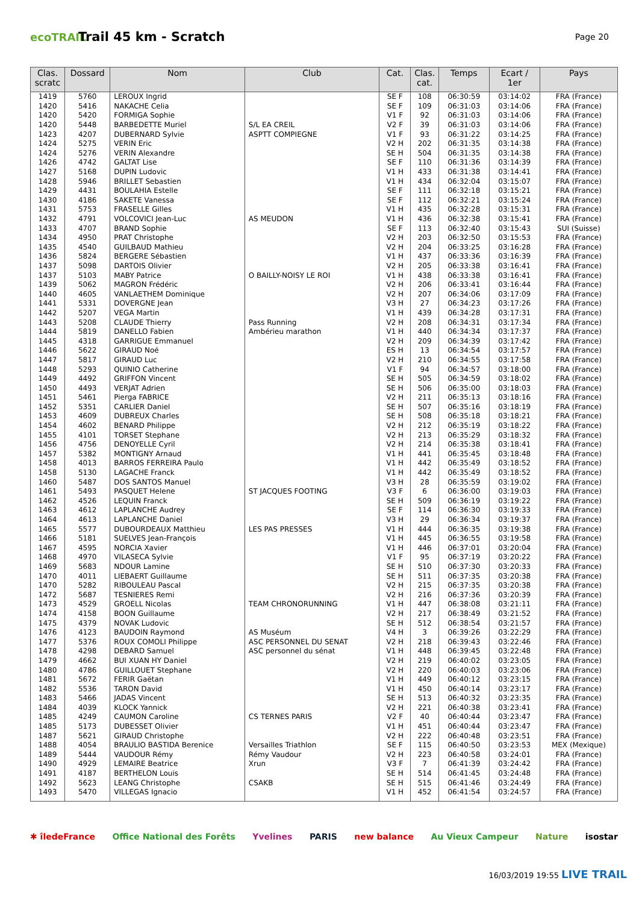ecoTRAIL
Trail 45 km - Scratch
Page 20
| Clas. scratc | Dossard | Nom | Club | Cat. | Clas. cat. | Temps | Ecart / 1er | Pays |
| --- | --- | --- | --- | --- | --- | --- | --- | --- |
| 1419 | 5760 | LEROUX Ingrid | | SE F | 108 | 06:30:59 | 03:14:02 | FRA (France) |
| 1420 | 5416 | NAKACHE Celia | | SE F | 109 | 06:31:03 | 03:14:06 | FRA (France) |
| 1420 | 5420 | FORMIGA Sophie | | V1 F | 92 | 06:31:03 | 03:14:06 | FRA (France) |
| 1420 | 5448 | BARBEDETTE Muriel | S/L EA CREIL | V2 F | 39 | 06:31:03 | 03:14:06 | FRA (France) |
| 1423 | 4207 | DUBERNARD Sylvie | ASPTT COMPIEGNE | V1 F | 93 | 06:31:22 | 03:14:25 | FRA (France) |
| 1424 | 5275 | VERIN Eric | | V2 H | 202 | 06:31:35 | 03:14:38 | FRA (France) |
| 1424 | 5276 | VERIN Alexandre | | SE H | 504 | 06:31:35 | 03:14:38 | FRA (France) |
| 1426 | 4742 | GALTAT Lise | | SE F | 110 | 06:31:36 | 03:14:39 | FRA (France) |
| 1427 | 5168 | DUPIN Ludovic | | V1 H | 433 | 06:31:38 | 03:14:41 | FRA (France) |
| 1428 | 5946 | BRILLET Sebastien | | V1 H | 434 | 06:32:04 | 03:15:07 | FRA (France) |
| 1429 | 4431 | BOULAHIA Estelle | | SE F | 111 | 06:32:18 | 03:15:21 | FRA (France) |
| 1430 | 4186 | SAKETE Vanessa | | SE F | 112 | 06:32:21 | 03:15:24 | FRA (France) |
| 1431 | 5753 | FRASELLE Gilles | | V1 H | 435 | 06:32:28 | 03:15:31 | FRA (France) |
| 1432 | 4791 | VOLCOVICI Jean-Luc | AS MEUDON | V1 H | 436 | 06:32:38 | 03:15:41 | FRA (France) |
| 1433 | 4707 | BRAND Sophie | | SE F | 113 | 06:32:40 | 03:15:43 | SUI (Suisse) |
| 1434 | 4950 | PRAT Christophe | | V2 H | 203 | 06:32:50 | 03:15:53 | FRA (France) |
| 1435 | 4540 | GUILBAUD Mathieu | | V2 H | 204 | 06:33:25 | 03:16:28 | FRA (France) |
| 1436 | 5824 | BERGERE Sébastien | | V1 H | 437 | 06:33:36 | 03:16:39 | FRA (France) |
| 1437 | 5098 | DARTOIS Olivier | | V2 H | 205 | 06:33:38 | 03:16:41 | FRA (France) |
| 1437 | 5103 | MABY Patrice | O BAILLY-NOISY LE ROI | V1 H | 438 | 06:33:38 | 03:16:41 | FRA (France) |
| 1439 | 5062 | MAGRON Frédéric | | V2 H | 206 | 06:33:41 | 03:16:44 | FRA (France) |
| 1440 | 4605 | VANLAETHEM Dominique | | V2 H | 207 | 06:34:06 | 03:17:09 | FRA (France) |
| 1441 | 5331 | DOVERGNE Jean | | V3 H | 27 | 06:34:23 | 03:17:26 | FRA (France) |
| 1442 | 5207 | VEGA Martin | | V1 H | 439 | 06:34:28 | 03:17:31 | FRA (France) |
| 1443 | 5208 | CLAUDE Thierry | Pass Running | V2 H | 208 | 06:34:31 | 03:17:34 | FRA (France) |
| 1444 | 5819 | DANELLO Fabien | Ambérieu marathon | V1 H | 440 | 06:34:34 | 03:17:37 | FRA (France) |
| 1445 | 4318 | GARRIGUE Emmanuel | | V2 H | 209 | 06:34:39 | 03:17:42 | FRA (France) |
| 1446 | 5622 | GIRAUD Noé | | ES H | 13 | 06:34:54 | 03:17:57 | FRA (France) |
| 1447 | 5817 | GIRAUD Luc | | V2 H | 210 | 06:34:55 | 03:17:58 | FRA (France) |
| 1448 | 5293 | QUINIO Catherine | | V1 F | 94 | 06:34:57 | 03:18:00 | FRA (France) |
| 1449 | 4492 | GRIFFON Vincent | | SE H | 505 | 06:34:59 | 03:18:02 | FRA (France) |
| 1450 | 4493 | VERJAT Adrien | | SE H | 506 | 06:35:00 | 03:18:03 | FRA (France) |
| 1451 | 5461 | Pierga FABRICE | | V2 H | 211 | 06:35:13 | 03:18:16 | FRA (France) |
| 1452 | 5351 | CARLIER Daniel | | SE H | 507 | 06:35:16 | 03:18:19 | FRA (France) |
| 1453 | 4609 | DUBREUX Charles | | SE H | 508 | 06:35:18 | 03:18:21 | FRA (France) |
| 1454 | 4602 | BENARD Philippe | | V2 H | 212 | 06:35:19 | 03:18:22 | FRA (France) |
| 1455 | 4101 | TORSET Stephane | | V2 H | 213 | 06:35:29 | 03:18:32 | FRA (France) |
| 1456 | 4756 | DENOYELLE Cyril | | V2 H | 214 | 06:35:38 | 03:18:41 | FRA (France) |
| 1457 | 5382 | MONTIGNY Arnaud | | V1 H | 441 | 06:35:45 | 03:18:48 | FRA (France) |
| 1458 | 4013 | BARROS FERREIRA Paulo | | V1 H | 442 | 06:35:49 | 03:18:52 | FRA (France) |
| 1458 | 5130 | LAGACHE Franck | | V1 H | 442 | 06:35:49 | 03:18:52 | FRA (France) |
| 1460 | 5487 | DOS SANTOS Manuel | | V3 H | 28 | 06:35:59 | 03:19:02 | FRA (France) |
| 1461 | 5493 | PASQUET Helene | ST JACQUES FOOTING | V3 F | 6 | 06:36:00 | 03:19:03 | FRA (France) |
| 1462 | 4526 | LEQUIN Franck | | SE H | 509 | 06:36:19 | 03:19:22 | FRA (France) |
| 1463 | 4612 | LAPLANCHE Audrey | | SE F | 114 | 06:36:30 | 03:19:33 | FRA (France) |
| 1464 | 4613 | LAPLANCHE Daniel | | V3 H | 29 | 06:36:34 | 03:19:37 | FRA (France) |
| 1465 | 5577 | DUBOURDEAUX Matthieu | LES PAS PRESSES | V1 H | 444 | 06:36:35 | 03:19:38 | FRA (France) |
| 1466 | 5181 | SUELVES Jean-François | | V1 H | 445 | 06:36:55 | 03:19:58 | FRA (France) |
| 1467 | 4595 | NORCIA Xavier | | V1 H | 446 | 06:37:01 | 03:20:04 | FRA (France) |
| 1468 | 4970 | VILASECA Sylvie | | V1 F | 95 | 06:37:19 | 03:20:22 | FRA (France) |
| 1469 | 5683 | NDOUR Lamine | | SE H | 510 | 06:37:30 | 03:20:33 | FRA (France) |
| 1470 | 4011 | LIEBAERT Guillaume | | SE H | 511 | 06:37:35 | 03:20:38 | FRA (France) |
| 1470 | 5282 | RIBOULEAU Pascal | | V2 H | 215 | 06:37:35 | 03:20:38 | FRA (France) |
| 1472 | 5687 | TESNIERES Remi | | V2 H | 216 | 06:37:36 | 03:20:39 | FRA (France) |
| 1473 | 4529 | GROELL Nicolas | TEAM CHRONORUNNING | V1 H | 447 | 06:38:08 | 03:21:11 | FRA (France) |
| 1474 | 4158 | BOON Guillaume | | V2 H | 217 | 06:38:49 | 03:21:52 | FRA (France) |
| 1475 | 4379 | NOVAK Ludovic | | SE H | 512 | 06:38:54 | 03:21:57 | FRA (France) |
| 1476 | 4123 | BAUDOIN Raymond | AS Muséum | V4 H | 3 | 06:39:26 | 03:22:29 | FRA (France) |
| 1477 | 5376 | ROUX COMOLI Philippe | ASC PERSONNEL DU SENAT | V2 H | 218 | 06:39:43 | 03:22:46 | FRA (France) |
| 1478 | 4298 | DEBARD Samuel | ASC personnel du sénat | V1 H | 448 | 06:39:45 | 03:22:48 | FRA (France) |
| 1479 | 4662 | BUI XUAN HY Daniel | | V2 H | 219 | 06:40:02 | 03:23:05 | FRA (France) |
| 1480 | 4786 | GUILLOUET Stephane | | V2 H | 220 | 06:40:03 | 03:23:06 | FRA (France) |
| 1481 | 5672 | FERIR Gaëtan | | V1 H | 449 | 06:40:12 | 03:23:15 | FRA (France) |
| 1482 | 5536 | TARON David | | V1 H | 450 | 06:40:14 | 03:23:17 | FRA (France) |
| 1483 | 5466 | JADAS Vincent | | SE H | 513 | 06:40:32 | 03:23:35 | FRA (France) |
| 1484 | 4039 | KLOCK Yannick | | V2 H | 221 | 06:40:38 | 03:23:41 | FRA (France) |
| 1485 | 4249 | CAUMON Caroline | CS TERNES PARIS | V2 F | 40 | 06:40:44 | 03:23:47 | FRA (France) |
| 1485 | 5173 | DUBESSET Olivier | | V1 H | 451 | 06:40:44 | 03:23:47 | FRA (France) |
| 1487 | 5621 | GIRAUD Christophe | | V2 H | 222 | 06:40:48 | 03:23:51 | FRA (France) |
| 1488 | 4054 | BRAULIO BASTIDA Berenice | Versailles Triathlon | SE F | 115 | 06:40:50 | 03:23:53 | MEX (Mexique) |
| 1489 | 5444 | VAUDOUR Rémy | Rémy Vaudour | V2 H | 223 | 06:40:58 | 03:24:01 | FRA (France) |
| 1490 | 4929 | LEMAIRE Beatrice | Xrun | V3 F | 7 | 06:41:39 | 03:24:42 | FRA (France) |
| 1491 | 4187 | BERTHELON Louis | | SE H | 514 | 06:41:45 | 03:24:48 | FRA (France) |
| 1492 | 5623 | LEANG Christophe | CSAKB | SE H | 515 | 06:41:46 | 03:24:49 | FRA (France) |
| 1493 | 5470 | VILLEGAS Ignacio | | V1 H | 452 | 06:41:54 | 03:24:57 | FRA (France) |
✱ îledeFrance Office National des Forêts Yvelines PARIS new balance Au Vieux Campeur Nature isostar
16/03/2019 19:55 LIVE TRAIL